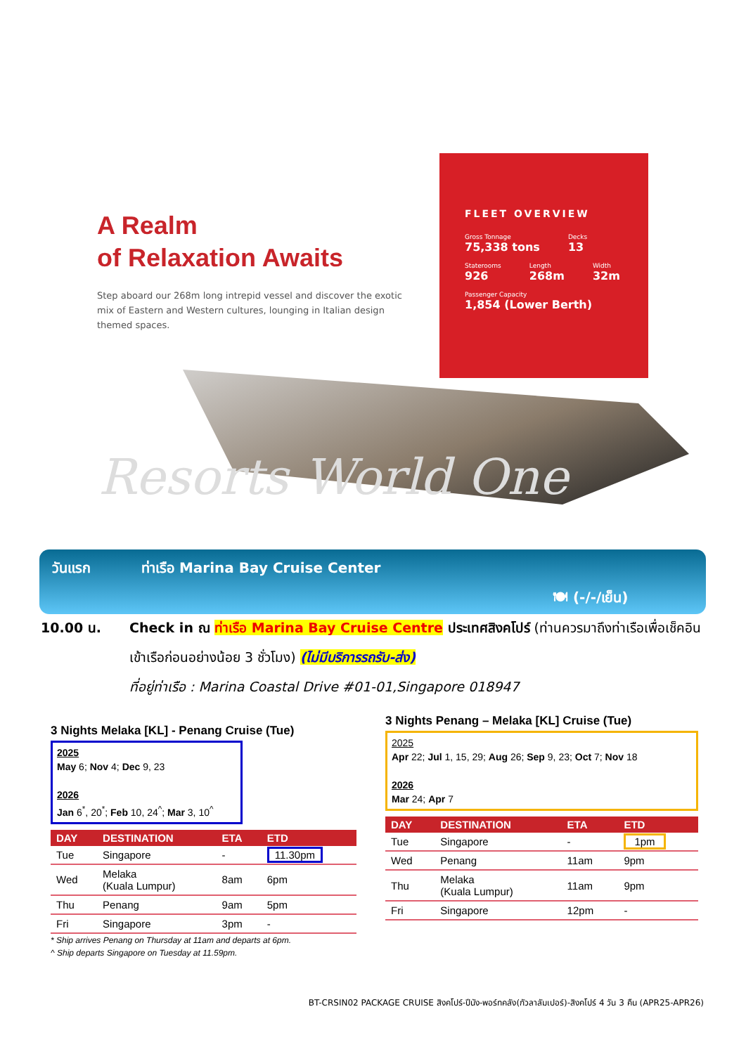A Realm
of Relaxation Awaits
Step aboard our 268m long intrepid vessel and discover the exotic mix of Eastern and Western cultures, lounging in Italian design themed spaces.
FLEET OVERVIEW
Gross Tonnage
75,338 tons
Decks
13
Staterooms
926
Length
268m
Width
32m
Passenger Capacity
1,854 (Lower Berth)
Resorts World One
วันแรก ท่าเรือ Marina Bay Cruise Center
🍽 (-/-/เย็น)
10.00 น.
Check in ณ ท่าเรือ Marina Bay Cruise Centre ประเทศสิงคโปร์ (ท่านควรมาถึงท่าเรือเพื่อเช็คอินเข้าเรือก่อนอย่างน้อย 3 ชั่วโมง) (ไม่มีบริการรถรับ-ส่ง)
ที่อยู่ท่าเรือ : Marina Coastal Drive #01-01,Singapore 018947
3 Nights Melaka [KL] - Penang Cruise (Tue)
2025
May 6; Nov 4; Dec 9, 23
2026
Jan 6<sup>*</sup>, 20<sup>*</sup>; Feb 10, 24<sup>^</sup>; Mar 3, 10<sup>^</sup>
| DAY | DESTINATION | ETA | ETD |
| --- | --- | --- | --- |
| Tue | Singapore | - | 11.30pm |
| Wed | Melaka (Kuala Lumpur) | 8am | 6pm |
| Thu | Penang | 9am | 5pm |
| Fri | Singapore | 3pm | - |
* Ship arrives Penang on Thursday at 11am and departs at 6pm.
^ Ship departs Singapore on Tuesday at 11.59pm.
3 Nights Penang – Melaka [KL] Cruise (Tue)
2025
Apr 22; Jul 1, 15, 29; Aug 26; Sep 9, 23; Oct 7; Nov 18
2026
Mar 24; Apr 7
| DAY | DESTINATION | ETA | ETD |
| --- | --- | --- | --- |
| Tue | Singapore | - | 1pm |
| Wed | Penang | 11am | 9pm |
| Thu | Melaka (Kuala Lumpur) | 11am | 9pm |
| Fri | Singapore | 12pm | - |
BT-CRSIN02 PACKAGE CRUISE สิงคโปร์-ปีนัง-พอร์ทคลัง(กัวลาลัมเปอร์)-สิงคโปร์ 4 วัน 3 คืน (APR25-APR26)